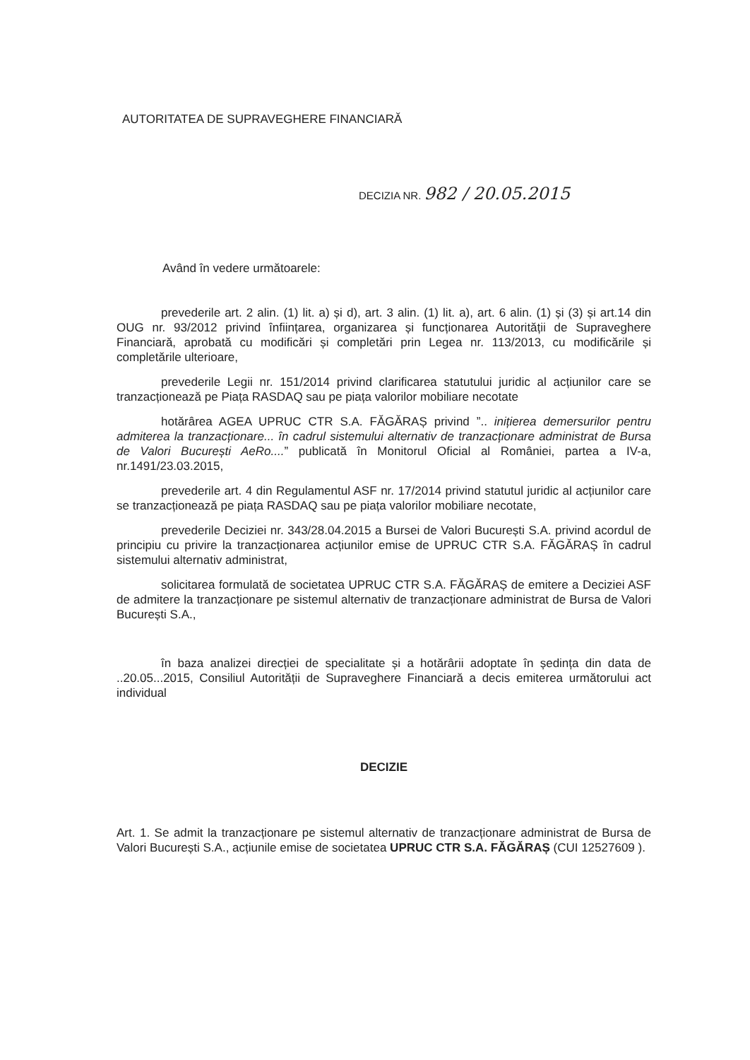AUTORITATEA DE SUPRAVEGHERE FINANCIARĂ
DECIZIA NR. 982 / 20.05.2015
Având în vedere următoarele:
prevederile art. 2 alin. (1) lit. a) și d), art. 3 alin. (1) lit. a), art. 6 alin. (1) și (3) și art.14 din OUG nr. 93/2012 privind înființarea, organizarea și funcționarea Autorității de Supraveghere Financiară, aprobată cu modificări și completări prin Legea nr. 113/2013, cu modificările și completările ulterioare,
prevederile Legii nr. 151/2014 privind clarificarea statutului juridic al acțiunilor care se tranzacționează pe Piața RASDAQ sau pe piața valorilor mobiliare necotate
hotărârea AGEA UPRUC CTR S.A. FĂGĂRAȘ privind ”.. inițierea demersurilor pentru admiterea la tranzacționare... în cadrul sistemului alternativ de tranzacționare administrat de Bursa de Valori București AeRo....” publicată în Monitorul Oficial al României, partea a IV-a, nr.1491/23.03.2015,
prevederile art. 4 din Regulamentul ASF nr. 17/2014 privind statutul juridic al acțiunilor care se tranzacționează pe piața RASDAQ sau pe piața valorilor mobiliare necotate,
prevederile Deciziei nr. 343/28.04.2015 a Bursei de Valori București S.A. privind acordul de principiu cu privire la tranzacționarea acțiunilor emise de UPRUC CTR S.A. FĂGĂRAȘ în cadrul sistemului alternativ administrat,
solicitarea formulată de societatea UPRUC CTR S.A. FĂGĂRAȘ de emitere a Deciziei ASF de admitere la tranzacționare pe sistemul alternativ de tranzacționare administrat de Bursa de Valori București S.A.,
în baza analizei direcției de specialitate și a hotărârii adoptate în ședința din data de ..20.05...2015, Consiliul Autorității de Supraveghere Financiară a decis emiterea următorului act individual
DECIZIE
Art. 1. Se admit la tranzacționare pe sistemul alternativ de tranzacționare administrat de Bursa de Valori București S.A., acțiunile emise de societatea UPRUC CTR S.A. FĂGĂRAȘ (CUI 12527609 ).